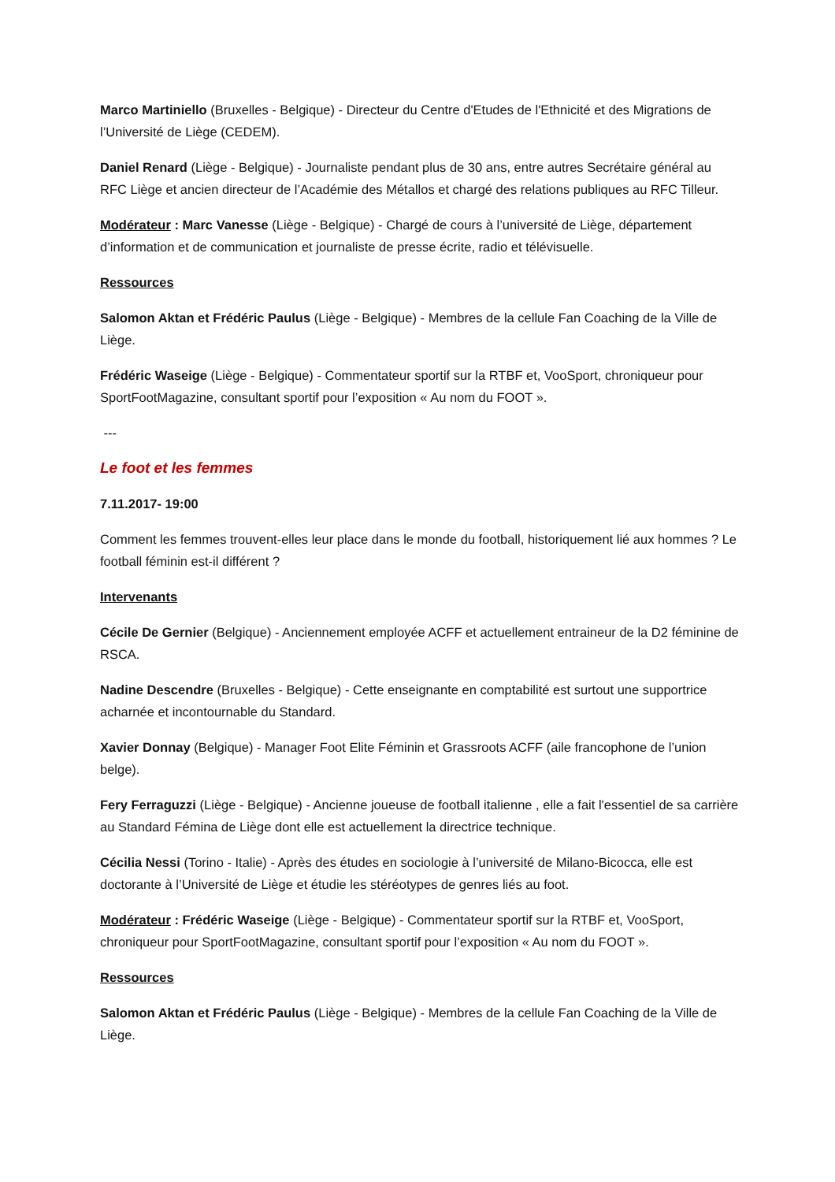Marco Martiniello (Bruxelles - Belgique) - Directeur du Centre d'Etudes de l'Ethnicité et des Migrations de l’Université de Liège (CEDEM).
Daniel Renard (Liège - Belgique) - Journaliste pendant plus de 30 ans, entre autres Secrétaire général au RFC Liège et ancien directeur de l’Académie des Métallos et chargé des relations publiques au RFC Tilleur.
Modérateur : Marc Vanesse (Liège - Belgique) - Chargé de cours à l’université de Liège, département d’information et de communication et journaliste de presse écrite, radio et télévisuelle.
Ressources
Salomon Aktan et Frédéric Paulus (Liège - Belgique) - Membres de la cellule Fan Coaching de la Ville de Liège.
Frédéric Waseige (Liège - Belgique) - Commentateur sportif sur la RTBF et, VooSport, chroniqueur pour SportFootMagazine, consultant sportif pour l’exposition « Au nom du FOOT ».
---
Le foot et les femmes
7.11.2017- 19:00
Comment les femmes trouvent-elles leur place dans le monde du football, historiquement lié aux hommes ? Le football féminin est-il différent ?
Intervenants
Cécile De Gernier (Belgique) - Anciennement employée ACFF et actuellement entraineur de la D2 féminine de RSCA.
Nadine Descendre (Bruxelles - Belgique) - Cette enseignante en comptabilité est surtout une supportrice acharnée et incontournable du Standard.
Xavier Donnay (Belgique) - Manager Foot Elite Féminin et Grassroots ACFF (aile francophone de l’union belge).
Fery Ferraguzzi (Liège - Belgique) - Ancienne joueuse de football italienne , elle a fait l'essentiel de sa carrière au Standard Fémina de Liège dont elle est actuellement la directrice technique.
Cécilia Nessi (Torino - Italie) - Après des études en sociologie à l’université de Milano-Bicocca, elle est doctorante à l’Université de Liège et étudie les stéréotypes de genres liés au foot.
Modérateur : Frédéric Waseige (Liège - Belgique) - Commentateur sportif sur la RTBF et, VooSport, chroniqueur pour SportFootMagazine, consultant sportif pour l’exposition « Au nom du FOOT ».
Ressources
Salomon Aktan et Frédéric Paulus (Liège - Belgique) - Membres de la cellule Fan Coaching de la Ville de Liège.